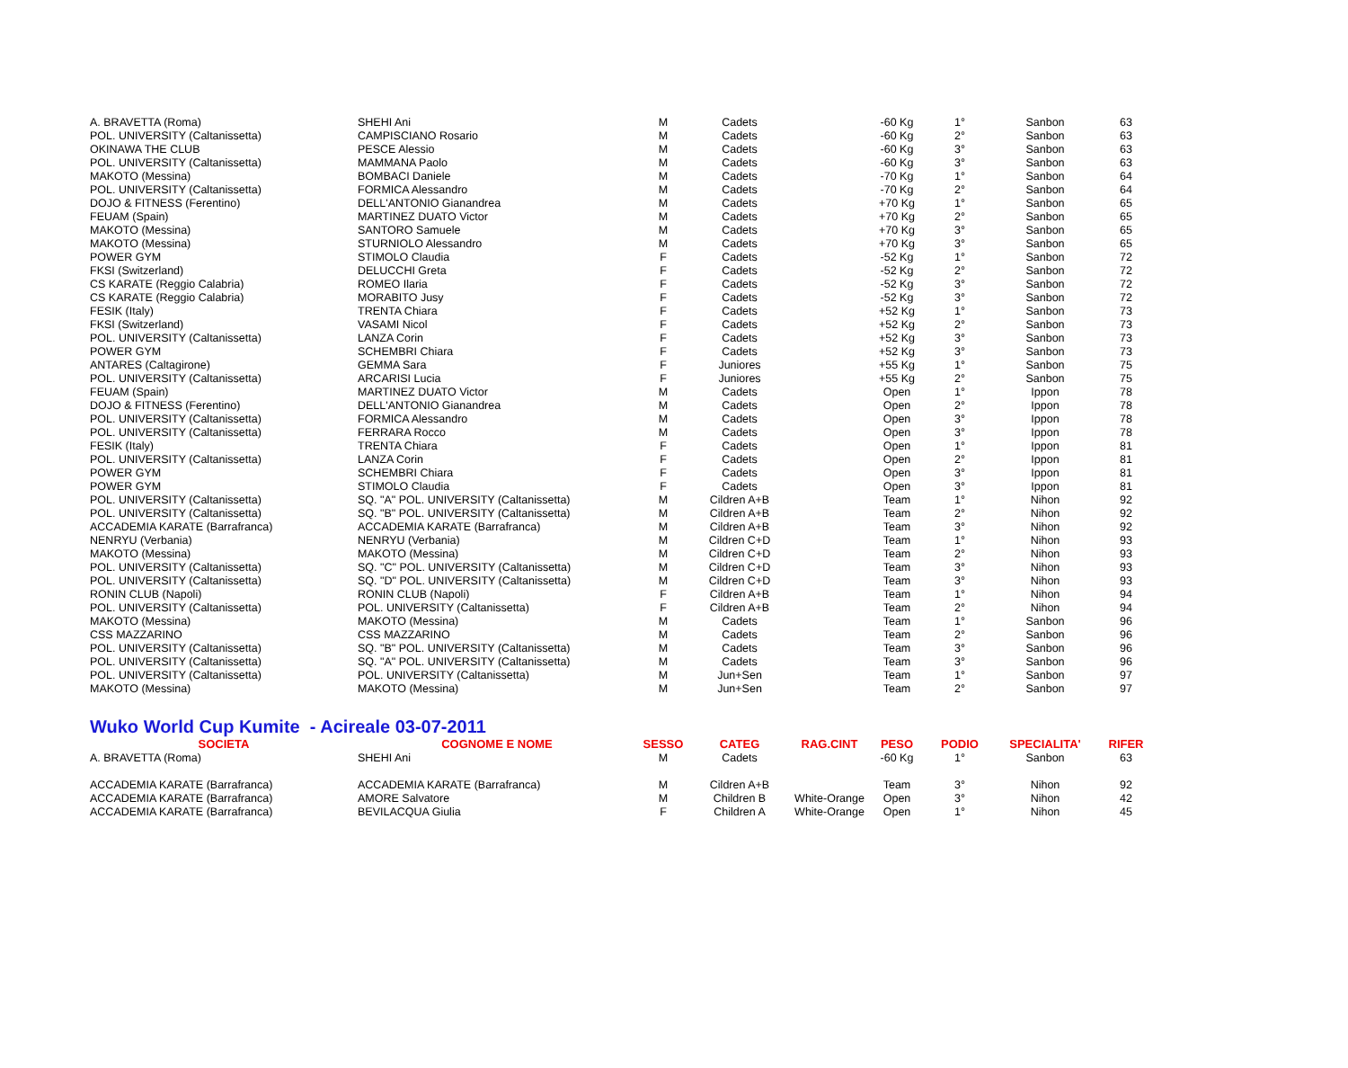| A. BRAVETTA (Roma) | SHEHI Ani | M | Cadets | | -60 Kg | 1° | Sanbon | 63 |
| POL. UNIVERSITY (Caltanissetta) | CAMPISCIANO Rosario | M | Cadets | | -60 Kg | 2° | Sanbon | 63 |
| OKINAWA THE CLUB | PESCE Alessio | M | Cadets | | -60 Kg | 3° | Sanbon | 63 |
| POL. UNIVERSITY (Caltanissetta) | MAMMANA Paolo | M | Cadets | | -60 Kg | 3° | Sanbon | 63 |
| MAKOTO (Messina) | BOMBACI Daniele | M | Cadets | | -70 Kg | 1° | Sanbon | 64 |
| POL. UNIVERSITY (Caltanissetta) | FORMICA Alessandro | M | Cadets | | -70 Kg | 2° | Sanbon | 64 |
| DOJO & FITNESS (Ferentino) | DELL'ANTONIO Gianandrea | M | Cadets | | +70 Kg | 1° | Sanbon | 65 |
| FEUAM (Spain) | MARTINEZ DUATO Victor | M | Cadets | | +70 Kg | 2° | Sanbon | 65 |
| MAKOTO (Messina) | SANTORO Samuele | M | Cadets | | +70 Kg | 3° | Sanbon | 65 |
| MAKOTO (Messina) | STURNIOLO Alessandro | M | Cadets | | +70 Kg | 3° | Sanbon | 65 |
| POWER GYM | STIMOLO Claudia | F | Cadets | | -52 Kg | 1° | Sanbon | 72 |
| FKSI (Switzerland) | DELUCCHI Greta | F | Cadets | | -52 Kg | 2° | Sanbon | 72 |
| CS KARATE (Reggio Calabria) | ROMEO Ilaria | F | Cadets | | -52 Kg | 3° | Sanbon | 72 |
| CS KARATE (Reggio Calabria) | MORABITO Jusy | F | Cadets | | -52 Kg | 3° | Sanbon | 72 |
| FESIK (Italy) | TRENTA Chiara | F | Cadets | | +52 Kg | 1° | Sanbon | 73 |
| FKSI (Switzerland) | VASAMI Nicol | F | Cadets | | +52 Kg | 2° | Sanbon | 73 |
| POL. UNIVERSITY (Caltanissetta) | LANZA Corin | F | Cadets | | +52 Kg | 3° | Sanbon | 73 |
| POWER GYM | SCHEMBRI Chiara | F | Cadets | | +52 Kg | 3° | Sanbon | 73 |
| ANTARES (Caltagirone) | GEMMA Sara | F | Juniores | | +55 Kg | 1° | Sanbon | 75 |
| POL. UNIVERSITY (Caltanissetta) | ARCARISI Lucia | F | Juniores | | +55 Kg | 2° | Sanbon | 75 |
| FEUAM (Spain) | MARTINEZ DUATO Victor | M | Cadets | | Open | 1° | Ippon | 78 |
| DOJO & FITNESS (Ferentino) | DELL'ANTONIO Gianandrea | M | Cadets | | Open | 2° | Ippon | 78 |
| POL. UNIVERSITY (Caltanissetta) | FORMICA Alessandro | M | Cadets | | Open | 3° | Ippon | 78 |
| POL. UNIVERSITY (Caltanissetta) | FERRARA Rocco | M | Cadets | | Open | 3° | Ippon | 78 |
| FESIK (Italy) | TRENTA Chiara | F | Cadets | | Open | 1° | Ippon | 81 |
| POL. UNIVERSITY (Caltanissetta) | LANZA Corin | F | Cadets | | Open | 2° | Ippon | 81 |
| POWER GYM | SCHEMBRI Chiara | F | Cadets | | Open | 3° | Ippon | 81 |
| POWER GYM | STIMOLO Claudia | F | Cadets | | Open | 3° | Ippon | 81 |
| POL. UNIVERSITY (Caltanissetta) | SQ. "A" POL. UNIVERSITY (Caltanissetta) | M | Cildren A+B | | Team | 1° | Nihon | 92 |
| POL. UNIVERSITY (Caltanissetta) | SQ. "B" POL. UNIVERSITY (Caltanissetta) | M | Cildren A+B | | Team | 2° | Nihon | 92 |
| ACCADEMIA KARATE (Barrafranca) | ACCADEMIA KARATE (Barrafranca) | M | Cildren A+B | | Team | 3° | Nihon | 92 |
| NENRYU (Verbania) | NENRYU (Verbania) | M | Cildren C+D | | Team | 1° | Nihon | 93 |
| MAKOTO (Messina) | MAKOTO (Messina) | M | Cildren C+D | | Team | 2° | Nihon | 93 |
| POL. UNIVERSITY (Caltanissetta) | SQ. "C" POL. UNIVERSITY (Caltanissetta) | M | Cildren C+D | | Team | 3° | Nihon | 93 |
| POL. UNIVERSITY (Caltanissetta) | SQ. "D" POL. UNIVERSITY (Caltanissetta) | M | Cildren C+D | | Team | 3° | Nihon | 93 |
| RONIN CLUB (Napoli) | RONIN CLUB (Napoli) | F | Cildren A+B | | Team | 1° | Nihon | 94 |
| POL. UNIVERSITY (Caltanissetta) | POL. UNIVERSITY (Caltanissetta) | F | Cildren A+B | | Team | 2° | Nihon | 94 |
| MAKOTO (Messina) | MAKOTO (Messina) | M | Cadets | | Team | 1° | Sanbon | 96 |
| CSS MAZZARINO | CSS MAZZARINO | M | Cadets | | Team | 2° | Sanbon | 96 |
| POL. UNIVERSITY (Caltanissetta) | SQ. "B" POL. UNIVERSITY (Caltanissetta) | M | Cadets | | Team | 3° | Sanbon | 96 |
| POL. UNIVERSITY (Caltanissetta) | SQ. "A" POL. UNIVERSITY (Caltanissetta) | M | Cadets | | Team | 3° | Sanbon | 96 |
| POL. UNIVERSITY (Caltanissetta) | POL. UNIVERSITY (Caltanissetta) | M | Jun+Sen | | Team | 1° | Sanbon | 97 |
| MAKOTO (Messina) | MAKOTO (Messina) | M | Jun+Sen | | Team | 2° | Sanbon | 97 |
Wuko World Cup Kumite - Acireale 03-07-2011
| SOCIETA | COGNOME E NOME | SESSO | CATEG | RAG.CINT | PESO | PODIO | SPECIALITA' | RIFER |
| --- | --- | --- | --- | --- | --- | --- | --- | --- |
| A. BRAVETTA (Roma) | SHEHI Ani | M | Cadets | | -60 Kg | 1° | Sanbon | 63 |
| ACCADEMIA KARATE (Barrafranca) | ACCADEMIA KARATE (Barrafranca) | M | Cildren A+B | | Team | 3° | Nihon | 92 |
| ACCADEMIA KARATE (Barrafranca) | AMORE Salvatore | M | Children B | White-Orange | Open | 3° | Nihon | 42 |
| ACCADEMIA KARATE (Barrafranca) | BEVILACQUA Giulia | F | Children A | White-Orange | Open | 1° | Nihon | 45 |